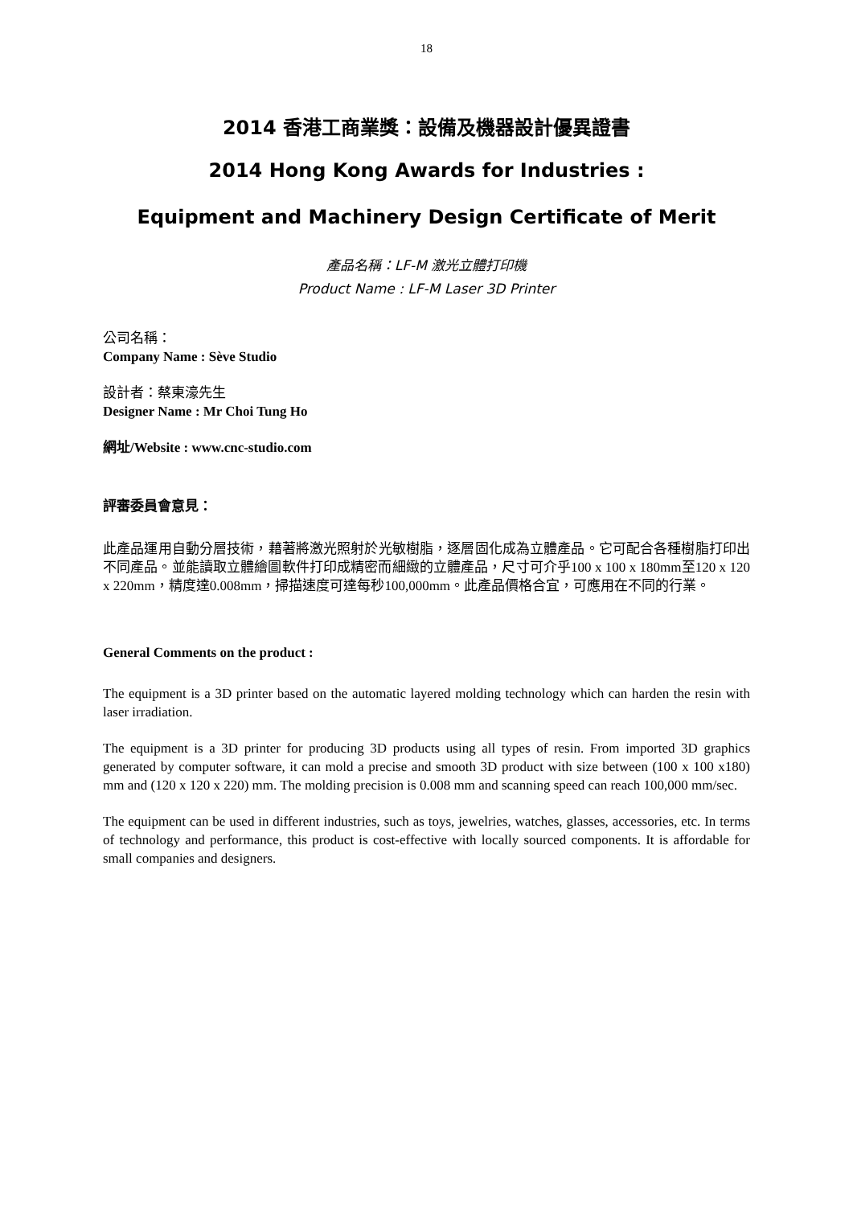18
2014 香港工商業獎：設備及機器設計優異證書
2014 Hong Kong Awards for Industries :
Equipment and Machinery Design Certificate of Merit
產品名稱：LF-M 激光立體打印機
Product Name : LF-M Laser 3D Printer
公司名稱：
Company Name : Sève Studio
設計者：蔡東濠先生
Designer Name : Mr Choi Tung Ho
網址/Website : www.cnc-studio.com
評審委員會意見：
此產品運用自動分層技術，藉著將激光照射於光敏樹脂，逐層固化成為立體產品。它可配合各種樹脂打印出不同產品。並能讀取立體繪圖軟件打印成精密而細緻的立體產品，尺寸可介乎100 x 100 x 180mm至120 x 120 x 220mm，精度達0.008mm，掃描速度可達每秒100,000mm。此產品價格合宜，可應用在不同的行業。
General Comments on the product :
The equipment is a 3D printer based on the automatic layered molding technology which can harden the resin with laser irradiation.
The equipment is a 3D printer for producing 3D products using all types of resin. From imported 3D graphics generated by computer software, it can mold a precise and smooth 3D product with size between (100 x 100 x180) mm and (120 x 120 x 220) mm. The molding precision is 0.008 mm and scanning speed can reach 100,000 mm/sec.
The equipment can be used in different industries, such as toys, jewelries, watches, glasses, accessories, etc. In terms of technology and performance, this product is cost-effective with locally sourced components. It is affordable for small companies and designers.